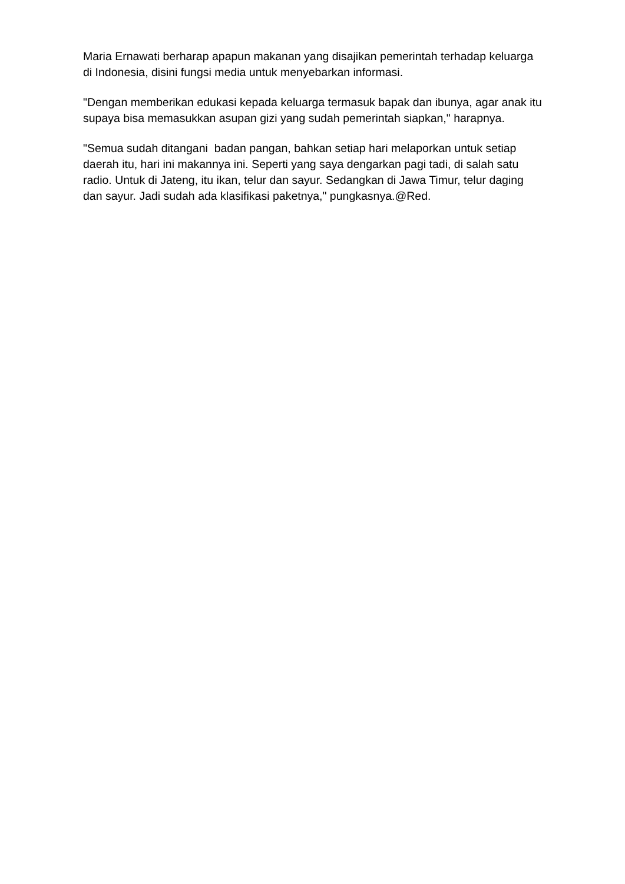Maria Ernawati berharap apapun makanan yang disajikan pemerintah terhadap keluarga di Indonesia, disini fungsi media untuk menyebarkan informasi.
"Dengan memberikan edukasi kepada keluarga termasuk bapak dan ibunya, agar anak itu supaya bisa memasukkan asupan gizi yang sudah pemerintah siapkan," harapnya.
"Semua sudah ditangani badan pangan, bahkan setiap hari melaporkan untuk setiap daerah itu, hari ini makannya ini. Seperti yang saya dengarkan pagi tadi, di salah satu radio. Untuk di Jateng, itu ikan, telur dan sayur. Sedangkan di Jawa Timur, telur daging dan sayur. Jadi sudah ada klasifikasi paketnya," pungkasnya.@Red.